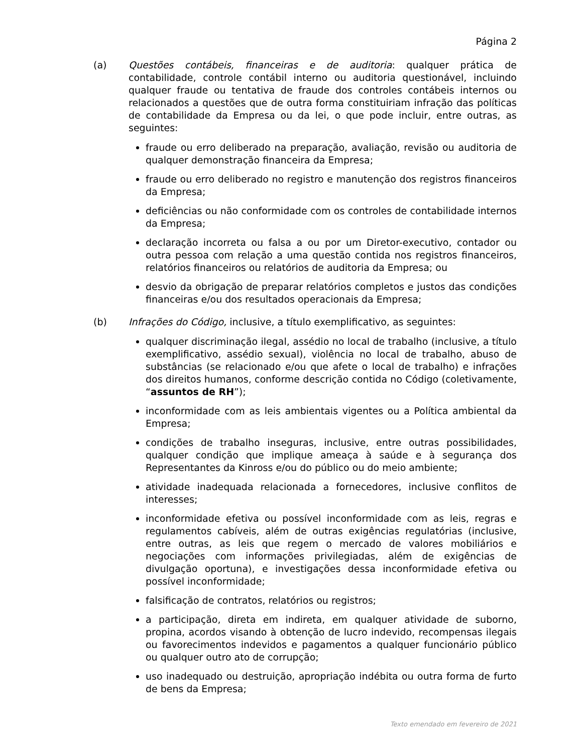Página 2
(a) Questões contábeis, financeiras e de auditoria: qualquer prática de contabilidade, controle contábil interno ou auditoria questionável, incluindo qualquer fraude ou tentativa de fraude dos controles contábeis internos ou relacionados a questões que de outra forma constituiriam infração das políticas de contabilidade da Empresa ou da lei, o que pode incluir, entre outras, as seguintes:
fraude ou erro deliberado na preparação, avaliação, revisão ou auditoria de qualquer demonstração financeira da Empresa;
fraude ou erro deliberado no registro e manutenção dos registros financeiros da Empresa;
deficiências ou não conformidade com os controles de contabilidade internos da Empresa;
declaração incorreta ou falsa a ou por um Diretor-executivo, contador ou outra pessoa com relação a uma questão contida nos registros financeiros, relatórios financeiros ou relatórios de auditoria da Empresa; ou
desvio da obrigação de preparar relatórios completos e justos das condições financeiras e/ou dos resultados operacionais da Empresa;
(b) Infrações do Código, inclusive, a título exemplificativo, as seguintes:
qualquer discriminação ilegal, assédio no local de trabalho (inclusive, a título exemplificativo, assédio sexual), violência no local de trabalho, abuso de substâncias (se relacionado e/ou que afete o local de trabalho) e infrações dos direitos humanos, conforme descrição contida no Código (coletivamente, “assuntos de RH”);
inconformidade com as leis ambientais vigentes ou a Política ambiental da Empresa;
condições de trabalho inseguras, inclusive, entre outras possibilidades, qualquer condição que implique ameaça à saúde e à segurança dos Representantes da Kinross e/ou do público ou do meio ambiente;
atividade inadequada relacionada a fornecedores, inclusive conflitos de interesses;
inconformidade efetiva ou possível inconformidade com as leis, regras e regulamentos cabíveis, além de outras exigências regulatórias (inclusive, entre outras, as leis que regem o mercado de valores mobiliários e negociações com informações privilegiadas, além de exigências de divulgação oportuna), e investigações dessa inconformidade efetiva ou possível inconformidade;
falsificação de contratos, relatórios ou registros;
a participação, direta em indireta, em qualquer atividade de suborno, propina, acordos visando à obtenção de lucro indevido, recompensas ilegais ou favorecimentos indevidos e pagamentos a qualquer funcionário público ou qualquer outro ato de corrupção;
uso inadequado ou destruição, apropriação indébita ou outra forma de furto de bens da Empresa;
Texto emendado em fevereiro de 2021